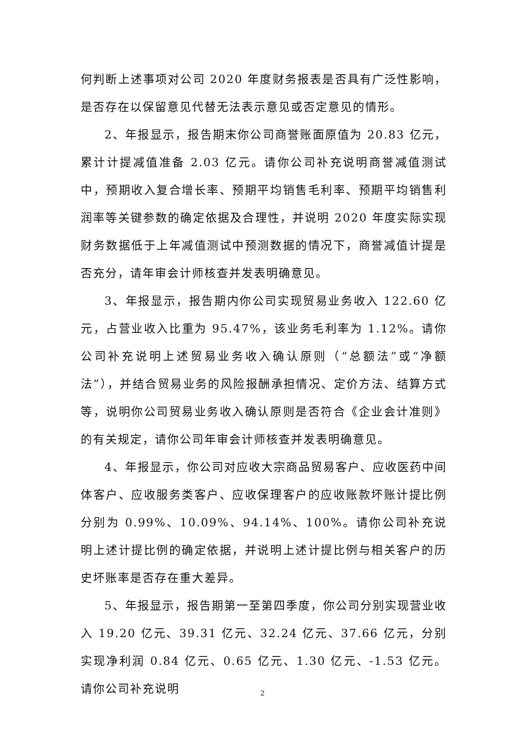何判断上述事项对公司 2020 年度财务报表是否具有广泛性影响，是否存在以保留意见代替无法表示意见或否定意见的情形。
2、年报显示，报告期末你公司商誉账面原值为 20.83 亿元，累计计提减值准备 2.03 亿元。请你公司补充说明商誉减值测试中，预期收入复合增长率、预期平均销售毛利率、预期平均销售利润率等关键参数的确定依据及合理性，并说明 2020 年度实际实现财务数据低于上年减值测试中预测数据的情况下，商誉减值计提是否充分，请年审会计师核查并发表明确意见。
3、年报显示，报告期内你公司实现贸易业务收入 122.60 亿元，占营业收入比重为 95.47%，该业务毛利率为 1.12%。请你公司补充说明上述贸易业务收入确认原则（“总额法”或“净额法”），并结合贸易业务的风险报酬承担情况、定价方法、结算方式等，说明你公司贸易业务收入确认原则是否符合《企业会计准则》的有关规定，请你公司年审会计师核查并发表明确意见。
4、年报显示，你公司对应收大宗商品贸易客户、应收医药中间体客户、应收服务类客户、应收保理客户的应收账款坏账计提比例分别为 0.99%、10.09%、94.14%、100%。请你公司补充说明上述计提比例的确定依据，并说明上述计提比例与相关客户的历史坏账率是否存在重大差异。
5、年报显示，报告期第一至第四季度，你公司分别实现营业收入 19.20 亿元、39.31 亿元、32.24 亿元、37.66 亿元，分别实现净利润 0.84 亿元、0.65 亿元、1.30 亿元、-1.53 亿元。请你公司补充说明
2